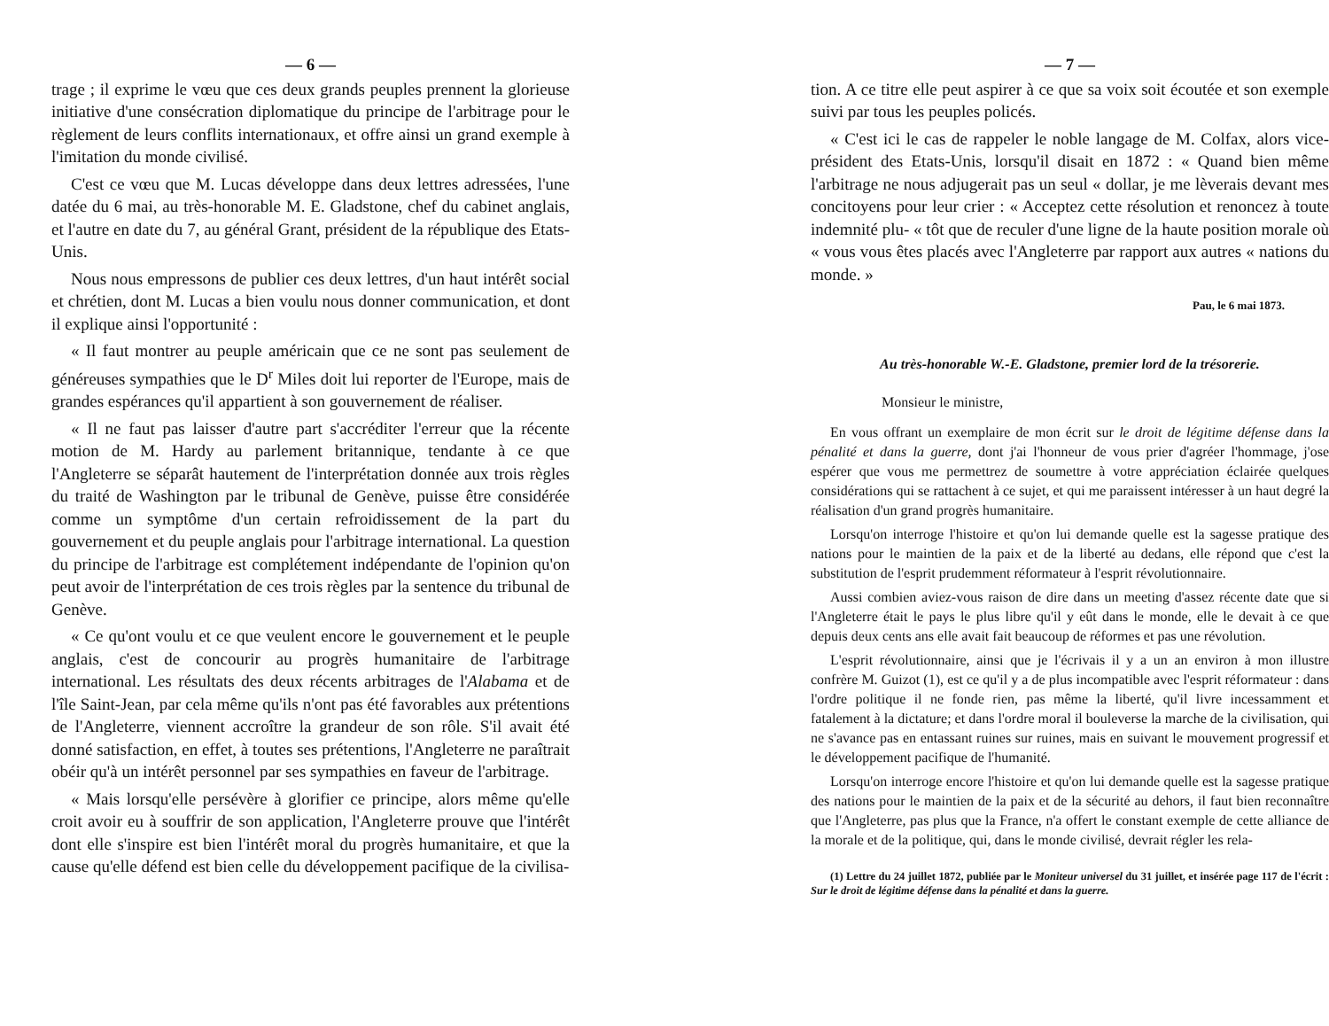— 6 —
trage ; il exprime le vœu que ces deux grands peuples prennent la glorieuse initiative d'une consécration diplomatique du principe de l'arbitrage pour le règlement de leurs conflits internationaux, et offre ainsi un grand exemple à l'imitation du monde civilisé.
C'est ce vœu que M. Lucas développe dans deux lettres adressées, l'une datée du 6 mai, au très-honorable M. E. Gladstone, chef du cabinet anglais, et l'autre en date du 7, au général Grant, président de la république des Etats-Unis.
Nous nous empressons de publier ces deux lettres, d'un haut intérêt social et chrétien, dont M. Lucas a bien voulu nous donner communication, et dont il explique ainsi l'opportunité :
« Il faut montrer au peuple américain que ce ne sont pas seulement de généreuses sympathies que le D<sup>r</sup> Miles doit lui reporter de l'Europe, mais de grandes espérances qu'il appartient à son gouvernement de réaliser.
« Il ne faut pas laisser d'autre part s'accréditer l'erreur que la récente motion de M. Hardy au parlement britannique, tendante à ce que l'Angleterre se séparât hautement de l'interprétation donnée aux trois règles du traité de Washington par le tribunal de Genève, puisse être considérée comme un symptôme d'un certain refroidissement de la part du gouvernement et du peuple anglais pour l'arbitrage international. La question du principe de l'arbitrage est complétement indépendante de l'opinion qu'on peut avoir de l'interprétation de ces trois règles par la sentence du tribunal de Genève.
« Ce qu'ont voulu et ce que veulent encore le gouvernement et le peuple anglais, c'est de concourir au progrès humanitaire de l'arbitrage international. Les résultats des deux récents arbitrages de l'Alabama et de l'île Saint-Jean, par cela même qu'ils n'ont pas été favorables aux prétentions de l'Angleterre, viennent accroître la grandeur de son rôle. S'il avait été donné satisfaction, en effet, à toutes ses prétentions, l'Angleterre ne paraîtrait obéir qu'à un intérêt personnel par ses sympathies en faveur de l'arbitrage.
« Mais lorsqu'elle persévère à glorifier ce principe, alors même qu'elle croit avoir eu à souffrir de son application, l'Angleterre prouve que l'intérêt dont elle s'inspire est bien l'intérêt moral du progrès humanitaire, et que la cause qu'elle défend est bien celle du développement pacifique de la civilisa-
— 7 —
tion. A ce titre elle peut aspirer à ce que sa voix soit écoutée et son exemple suivi par tous les peuples policés.
« C'est ici le cas de rappeler le noble langage de M. Colfax, alors vice-président des Etats-Unis, lorsqu'il disait en 1872 : « Quand bien même l'arbitrage ne nous adjugerait pas un seul « dollar, je me lèverais devant mes concitoyens pour leur crier : « Acceptez cette résolution et renoncez à toute indemnité plu- « tôt que de reculer d'une ligne de la haute position morale où « vous vous êtes placés avec l'Angleterre par rapport aux autres « nations du monde. »
Pau, le 6 mai 1873.
Au très-honorable W.-E. Gladstone, premier lord de la trésorerie.
Monsieur le ministre,
En vous offrant un exemplaire de mon écrit sur le droit de légitime défense dans la pénalité et dans la guerre, dont j'ai l'honneur de vous prier d'agréer l'hommage, j'ose espérer que vous me permettrez de soumettre à votre appréciation éclairée quelques considérations qui se rattachent à ce sujet, et qui me paraissent intéresser à un haut degré la réalisation d'un grand progrès humanitaire.
Lorsqu'on interroge l'histoire et qu'on lui demande quelle est la sagesse pratique des nations pour le maintien de la paix et de la liberté au dedans, elle répond que c'est la substitution de l'esprit prudemment réformateur à l'esprit révolutionnaire.
Aussi combien aviez-vous raison de dire dans un meeting d'assez récente date que si l'Angleterre était le pays le plus libre qu'il y eût dans le monde, elle le devait à ce que depuis deux cents ans elle avait fait beaucoup de réformes et pas une révolution.
L'esprit révolutionnaire, ainsi que je l'écrivais il y a un an environ à mon illustre confrère M. Guizot (1), est ce qu'il y a de plus incompatible avec l'esprit réformateur : dans l'ordre politique il ne fonde rien, pas même la liberté, qu'il livre incessamment et fatalement à la dictature; et dans l'ordre moral il bouleverse la marche de la civilisation, qui ne s'avance pas en entassant ruines sur ruines, mais en suivant le mouvement progressif et le développement pacifique de l'humanité.
Lorsqu'on interroge encore l'histoire et qu'on lui demande quelle est la sagesse pratique des nations pour le maintien de la paix et de la sécurité au dehors, il faut bien reconnaître que l'Angleterre, pas plus que la France, n'a offert le constant exemple de cette alliance de la morale et de la politique, qui, dans le monde civilisé, devrait régler les rela-
(1) Lettre du 24 juillet 1872, publiée par le Moniteur universel du 31 juillet, et insérée page 117 de l'écrit : Sur le droit de légitime défense dans la pénalité et dans la guerre.